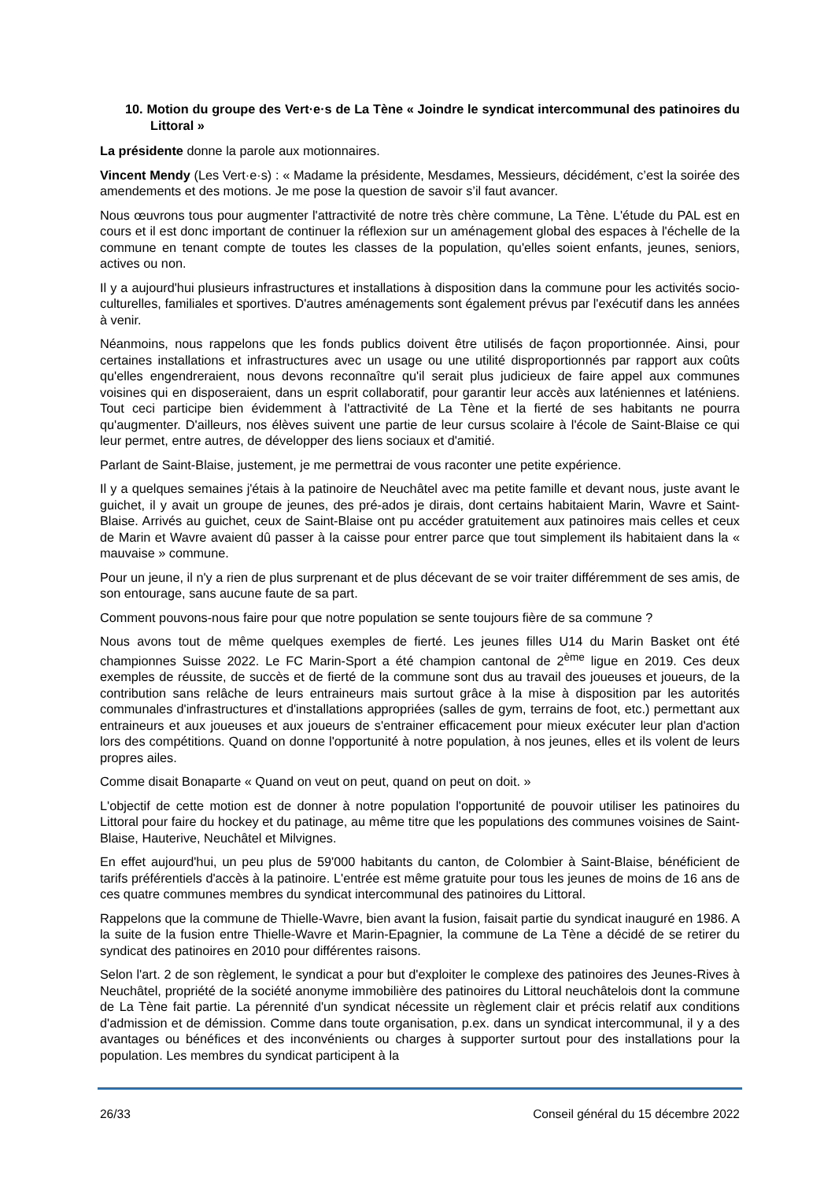10. Motion du groupe des Vert·e·s de La Tène « Joindre le syndicat intercommunal des patinoires du Littoral »
La présidente donne la parole aux motionnaires.
Vincent Mendy (Les Vert·e·s) : « Madame la présidente, Mesdames, Messieurs, décidément, c’est la soirée des amendements et des motions. Je me pose la question de savoir s’il faut avancer.
Nous œuvrons tous pour augmenter l'attractivité de notre très chère commune, La Tène. L'étude du PAL est en cours et il est donc important de continuer la réflexion sur un aménagement global des espaces à l'échelle de la commune en tenant compte de toutes les classes de la population, qu'elles soient enfants, jeunes, seniors, actives ou non.
Il y a aujourd'hui plusieurs infrastructures et installations à disposition dans la commune pour les activités socio-culturelles, familiales et sportives. D'autres aménagements sont également prévus par l'exécutif dans les années à venir.
Néanmoins, nous rappelons que les fonds publics doivent être utilisés de façon proportionnée. Ainsi, pour certaines installations et infrastructures avec un usage ou une utilité disproportionnés par rapport aux coûts qu'elles engendreraient, nous devons reconnaître qu'il serait plus judicieux de faire appel aux communes voisines qui en disposeraient, dans un esprit collaboratif, pour garantir leur accès aux laténiennes et laténiens. Tout ceci participe bien évidemment à l'attractivité de La Tène et la fierté de ses habitants ne pourra qu'augmenter. D'ailleurs, nos élèves suivent une partie de leur cursus scolaire à l'école de Saint-Blaise ce qui leur permet, entre autres, de développer des liens sociaux et d'amitié.
Parlant de Saint-Blaise, justement, je me permettrai de vous raconter une petite expérience.
Il y a quelques semaines j'étais à la patinoire de Neuchâtel avec ma petite famille et devant nous, juste avant le guichet, il y avait un groupe de jeunes, des pré-ados je dirais, dont certains habitaient Marin, Wavre et Saint-Blaise. Arrivés au guichet, ceux de Saint-Blaise ont pu accéder gratuitement aux patinoires mais celles et ceux de Marin et Wavre avaient dû passer à la caisse pour entrer parce que tout simplement ils habitaient dans la « mauvaise » commune.
Pour un jeune, il n'y a rien de plus surprenant et de plus décevant de se voir traiter différemment de ses amis, de son entourage, sans aucune faute de sa part.
Comment pouvons-nous faire pour que notre population se sente toujours fière de sa commune ?
Nous avons tout de même quelques exemples de fierté. Les jeunes filles U14 du Marin Basket ont été championnes Suisse 2022. Le FC Marin-Sport a été champion cantonal de 2<sup>ème</sup> ligue en 2019. Ces deux exemples de réussite, de succès et de fierté de la commune sont dus au travail des joueuses et joueurs, de la contribution sans relâche de leurs entraineurs mais surtout grâce à la mise à disposition par les autorités communales d'infrastructures et d'installations appropriées (salles de gym, terrains de foot, etc.) permettant aux entraineurs et aux joueuses et aux joueurs de s'entrainer efficacement pour mieux exécuter leur plan d'action lors des compétitions. Quand on donne l'opportunité à notre population, à nos jeunes, elles et ils volent de leurs propres ailes.
Comme disait Bonaparte « Quand on veut on peut, quand on peut on doit. »
L'objectif de cette motion est de donner à notre population l'opportunité de pouvoir utiliser les patinoires du Littoral pour faire du hockey et du patinage, au même titre que les populations des communes voisines de Saint-Blaise, Hauterive, Neuchâtel et Milvignes.
En effet aujourd'hui, un peu plus de 59'000 habitants du canton, de Colombier à Saint-Blaise, bénéficient de tarifs préférentiels d'accès à la patinoire. L'entrée est même gratuite pour tous les jeunes de moins de 16 ans de ces quatre communes membres du syndicat intercommunal des patinoires du Littoral.
Rappelons que la commune de Thielle-Wavre, bien avant la fusion, faisait partie du syndicat inauguré en 1986. A la suite de la fusion entre Thielle-Wavre et Marin-Epagnier, la commune de La Tène a décidé de se retirer du syndicat des patinoires en 2010 pour différentes raisons.
Selon l'art. 2 de son règlement, le syndicat a pour but d'exploiter le complexe des patinoires des Jeunes-Rives à Neuchâtel, propriété de la société anonyme immobilière des patinoires du Littoral neuchâtelois dont la commune de La Tène fait partie. La pérennité d'un syndicat nécessite un règlement clair et précis relatif aux conditions d'admission et de démission. Comme dans toute organisation, p.ex. dans un syndicat intercommunal, il y a des avantages ou bénéfices et des inconvénients ou charges à supporter surtout pour des installations pour la population. Les membres du syndicat participent à la
26/33 Conseil général du 15 décembre 2022